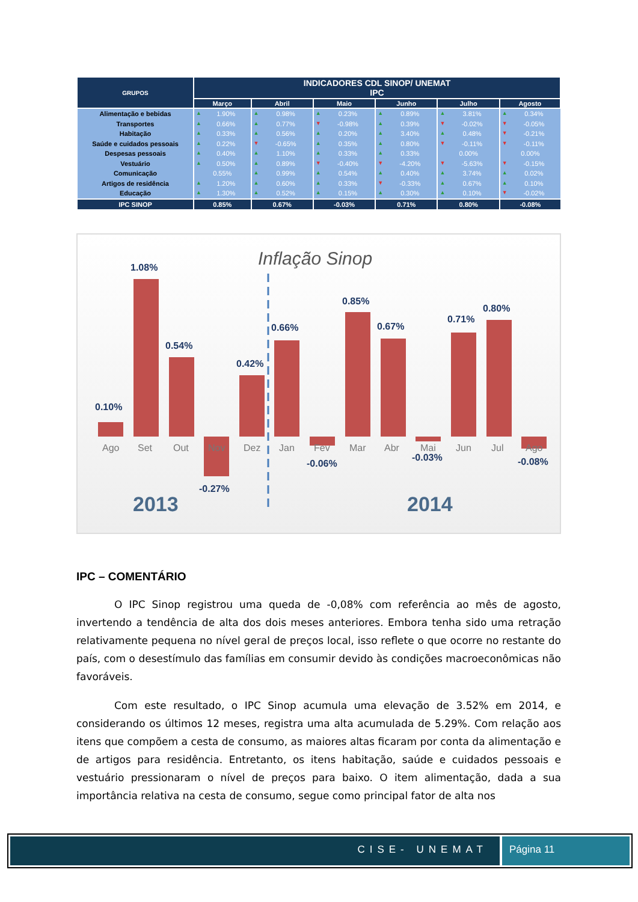| GRUPOS | INDICADORES CDL SINOP/ UNEMAT IPC | | | | | |
| --- | --- | --- | --- | --- | --- | --- |
| | Março | Abril | Maio | Junho | Julho | Agosto |
| Alimentação e bebidas | ▲ 1.90% | ▲ 0.98% | ▲ 0.23% | ▲ 0.89% | ▲ 3.81% | ▲ 0.34% |
| Transportes | ▲ 0.66% | ▲ 0.77% | ▼ -0.98% | ▲ 0.39% | ▼ -0.02% | ▼ -0.05% |
| Habitação | ▲ 0.33% | ▲ 0.56% | ▲ 0.20% | ▲ 3.40% | ▲ 0.48% | ▼ -0.21% |
| Saúde e cuidados pessoais | ▲ 0.22% | ▼ -0.65% | ▲ 0.35% | ▲ 0.80% | ▼ -0.11% | ▼ -0.11% |
| Despesas pessoais | ▲ 0.40% | ▲ 1.10% | ▲ 0.33% | ▲ 0.33% | 0.00% | 0.00% |
| Vestuário | ▲ 0.50% | ▲ 0.89% | ▼ -0.40% | ▼ -4.20% | ▼ -5.63% | ▼ -0.15% |
| Comunicação | 0.55% | ▲ 0.99% | ▲ 0.54% | ▲ 0.40% | ▲ 3.74% | ▲ 0.02% |
| Artigos de residência | ▲ 1.20% | ▲ 0.60% | ▲ 0.33% | ▼ -0.33% | ▲ 0.67% | ▲ 0.10% |
| Educação | ▲ 1.30% | ▲ 0.52% | ▲ 0.15% | ▲ 0.30% | ▲ 0.10% | ▼ -0.02% |
| IPC SINOP | 0.85% | 0.67% | -0.03% | 0.71% | 0.80% | -0.08% |
Inflação Sinop
0.10%
1.08%
0.54%
0.42%
0.66%
0.85%
0.67%
0.71%
0.80%
-0.27%
-0.06%
-0.03%
-0.08%
Ago
Set
Out
Nov
Dez
Jan
Fev
Mar
Abr
Mai
Jun
Jul
Ago
2013
2014
IPC – COMENTÁRIO
O IPC Sinop registrou uma queda de -0,08% com referência ao mês de agosto, invertendo a tendência de alta dos dois meses anteriores. Embora tenha sido uma retração relativamente pequena no nível geral de preços local, isso reflete o que ocorre no restante do país, com o desestímulo das famílias em consumir devido às condições macroeconômicas não favoráveis.
Com este resultado, o IPC Sinop acumula uma elevação de 3.52% em 2014, e considerando os últimos 12 meses, registra uma alta acumulada de 5.29%. Com relação aos itens que compõem a cesta de consumo, as maiores altas ficaram por conta da alimentação e de artigos para residência. Entretanto, os itens habitação, saúde e cuidados pessoais e vestuário pressionaram o nível de preços para baixo. O item alimentação, dada a sua importância relativa na cesta de consumo, segue como principal fator de alta nos
CISE- UNEMAT Página 11